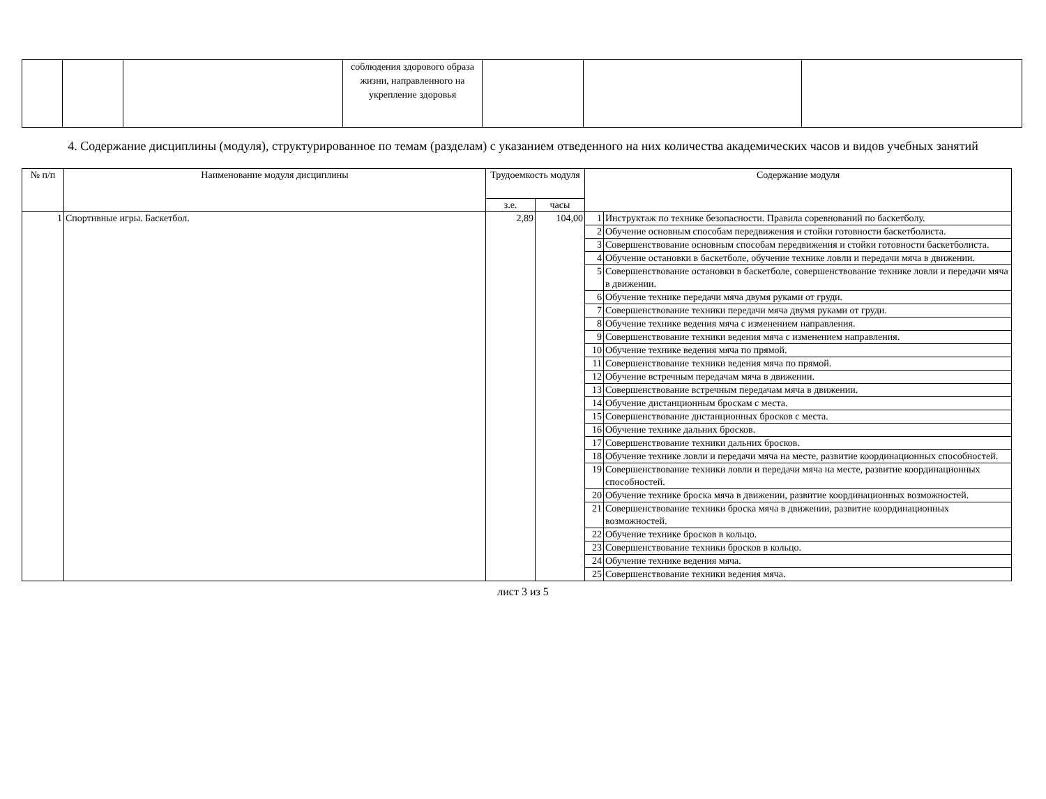| | | | соблюдения здорового образа жизни, направленного на укрепление здоровья | | | |
4. Содержание дисциплины (модуля), структурированное по темам (разделам) с указанием отведенного на них количества академических часов и видов учебных занятий
| № п/п | Наименование модуля дисциплины | Трудоемкость модуля | | Содержание модуля | |
| --- | --- | --- | --- | --- | --- |
| | | з.е. | часы | | |
| 1 | Спортивные игры. Баскетбол. | 2,89 | 104,00 | 1 | Инструктаж по технике безопасности. Правила соревнований по баскетболу. |
| | | | | 2 | Обучение основным способам передвижения и стойки готовности баскетболиста. |
| | | | | 3 | Совершенствование основным способам передвижения и стойки готовности баскетболиста. |
| | | | | 4 | Обучение остановки в баскетболе, обучение технике ловли и передачи мяча в движении. |
| | | | | 5 | Совершенствование остановки в баскетболе, совершенствование технике ловли и передачи мяча в движении. |
| | | | | 6 | Обучение технике передачи мяча двумя руками от груди. |
| | | | | 7 | Совершенствование техники передачи мяча двумя руками от груди. |
| | | | | 8 | Обучение технике ведения мяча с изменением направления. |
| | | | | 9 | Совершенствование техники ведения мяча с изменением направления. |
| | | | | 10 | Обучение технике ведения мяча по прямой. |
| | | | | 11 | Совершенствование техники ведения мяча по прямой. |
| | | | | 12 | Обучение встречным передачам мяча в движении. |
| | | | | 13 | Совершенствование встречным передачам мяча в движении. |
| | | | | 14 | Обучение дистанционным броскам с места. |
| | | | | 15 | Совершенствование дистанционных бросков с места. |
| | | | | 16 | Обучение технике дальних бросков. |
| | | | | 17 | Совершенствование техники дальних бросков. |
| | | | | 18 | Обучение технике ловли и передачи мяча на месте, развитие координационных способностей. |
| | | | | 19 | Совершенствование техники ловли и передачи мяча на месте, развитие координационных способностей. |
| | | | | 20 | Обучение технике броска мяча в движении, развитие координационных возможностей. |
| | | | | 21 | Совершенствование техники броска мяча в движении, развитие координационных возможностей. |
| | | | | 22 | Обучение технике бросков в кольцо. |
| | | | | 23 | Совершенствование техники бросков в кольцо. |
| | | | | 24 | Обучение технике ведения мяча. |
| | | | | 25 | Совершенствование техники ведения мяча. |
лист 3 из 5